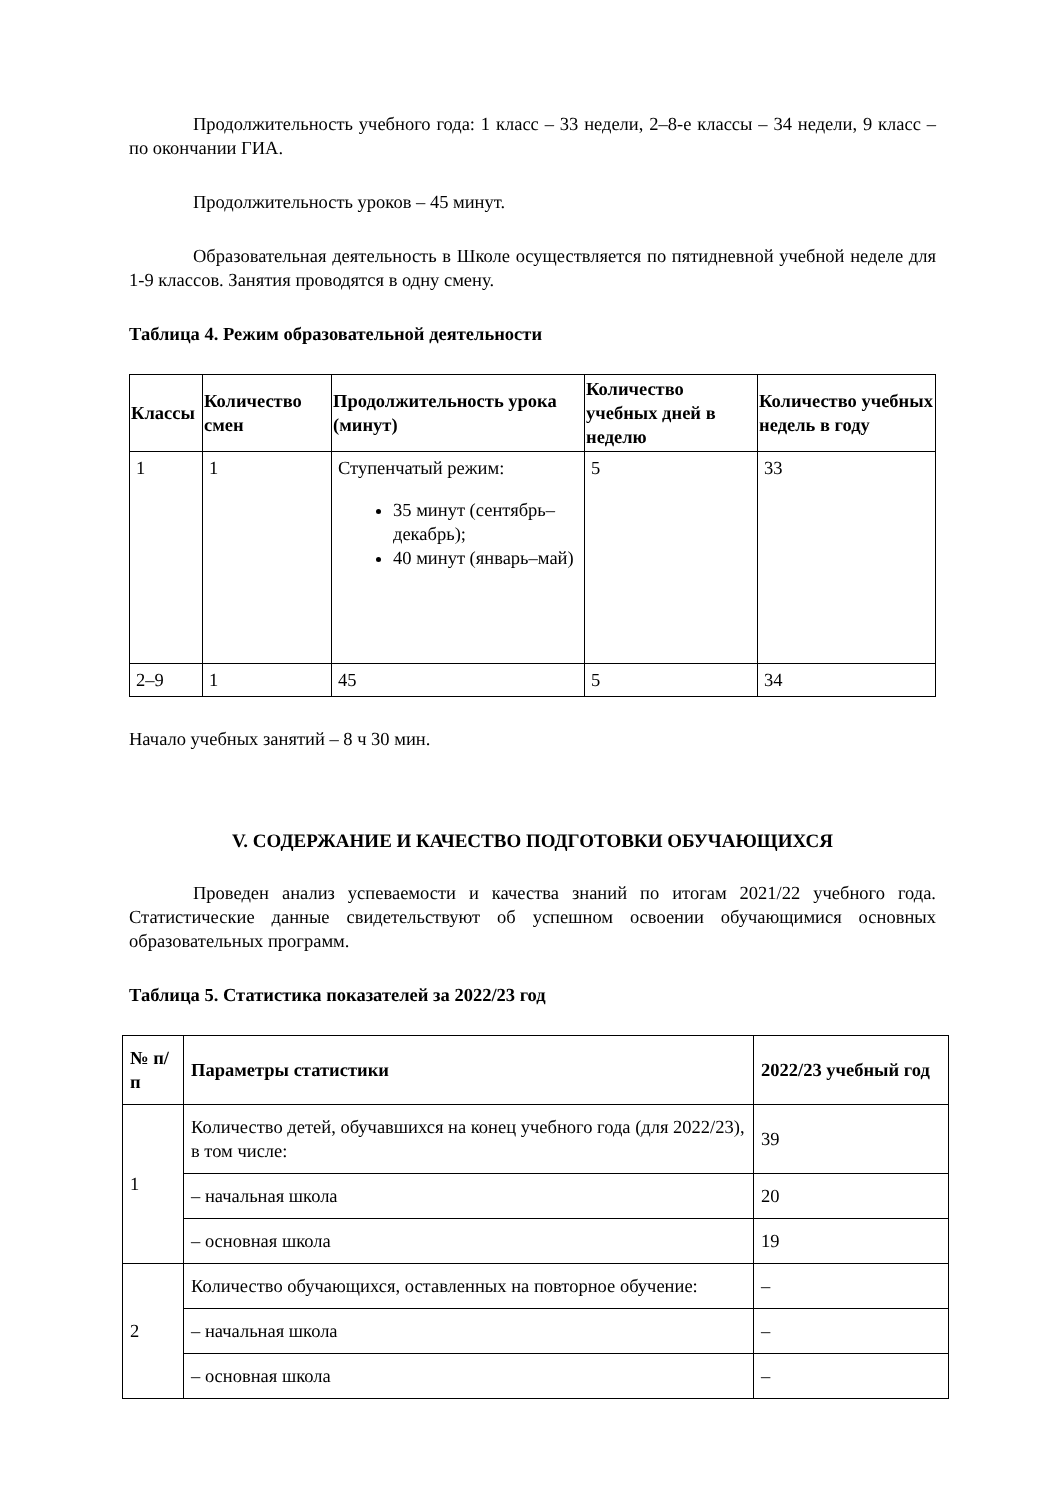Продолжительность учебного года: 1 класс – 33 недели, 2–8-е классы – 34 недели, 9 класс – по окончании ГИА.
Продолжительность уроков – 45 минут.
Образовательная деятельность в Школе осуществляется по пятидневной учебной неделе для 1-9 классов. Занятия проводятся в одну смену.
Таблица 4. Режим образовательной деятельности
| Классы | Количество смен | Продолжительность урока (минут) | Количество учебных дней в неделю | Количество учебных недель в году |
| --- | --- | --- | --- | --- |
| 1 | 1 | Ступенчатый режим: 35 минут (сентябрь–декабрь); 40 минут (январь–май) | 5 | 33 |
| 2–9 | 1 | 45 | 5 | 34 |
Начало учебных занятий – 8 ч 30 мин.
V. СОДЕРЖАНИЕ И КАЧЕСТВО ПОДГОТОВКИ ОБУЧАЮЩИХСЯ
Проведен анализ успеваемости и качества знаний по итогам 2021/22 учебного года. Статистические данные свидетельствуют об успешном освоении обучающимися основных образовательных программ.
Таблица 5. Статистика показателей за 2022/23 год
| № п/п | Параметры статистики | 2022/23 учебный год |
| --- | --- | --- |
| 1 | Количество детей, обучавшихся на конец учебного года (для 2022/23), в том числе: | 39 |
| | – начальная школа | 20 |
| | – основная школа | 19 |
| 2 | Количество обучающихся, оставленных на повторное обучение: | – |
| | – начальная школа | – |
| | – основная школа | – |